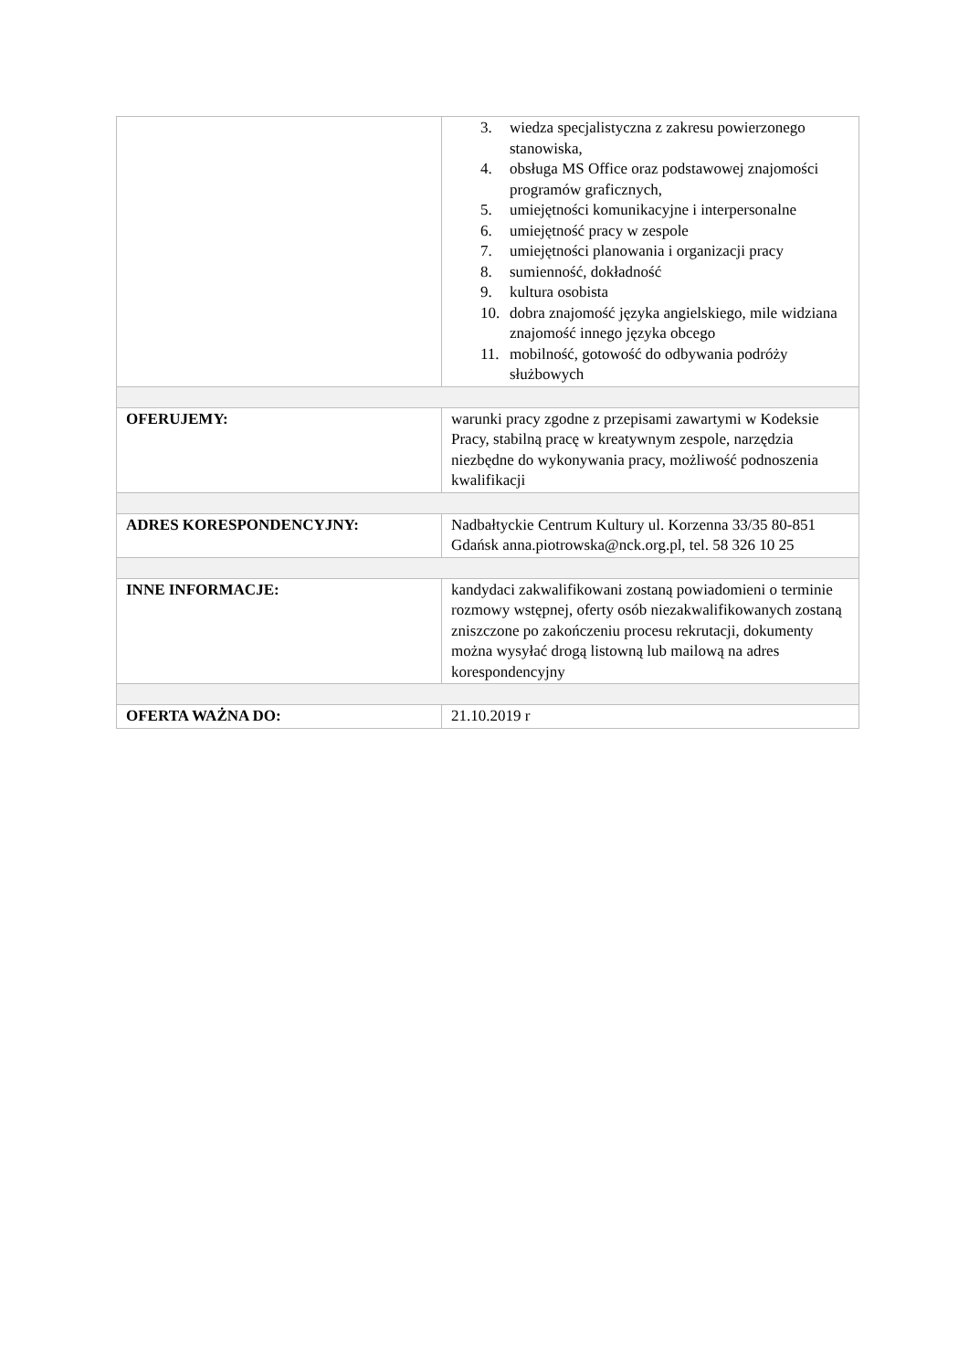| | 3. wiedza specjalistyczna z zakresu powierzonego stanowiska, 4. obsługa MS Office oraz podstawowej znajomości programów graficznych, 5. umiejętności komunikacyjne i interpersonalne 6. umiejętność pracy w zespole 7. umiejętności planowania i organizacji pracy 8. sumienność, dokładność 9. kultura osobista 10. dobra znajomość języka angielskiego, mile widziana znajomość innego języka obcego 11. mobilność, gotowość do odbywania podróży służbowych |
| OFERUJEMY: | warunki pracy zgodne z przepisami zawartymi w Kodeksie Pracy, stabilną pracę w kreatywnym zespole, narzędzia niezbędne do wykonywania pracy, możliwość podnoszenia kwalifikacji |
| ADRES KORESPONDENCYJNY: | Nadbałtyckie Centrum Kultury ul. Korzenna 33/35 80-851 Gdańsk anna.piotrowska@nck.org.pl, tel. 58 326 10 25 |
| INNE INFORMACJE: | kandydaci zakwalifikowani zostaną powiadomieni o terminie rozmowy wstępnej, oferty osób niezakwalifikowanych zostaną zniszczone po zakończeniu procesu rekrutacji, dokumenty można wysyłać drogą listowną lub mailową na adres korespondencyjny |
| OFERTA WAŻNA DO: | 21.10.2019 r |